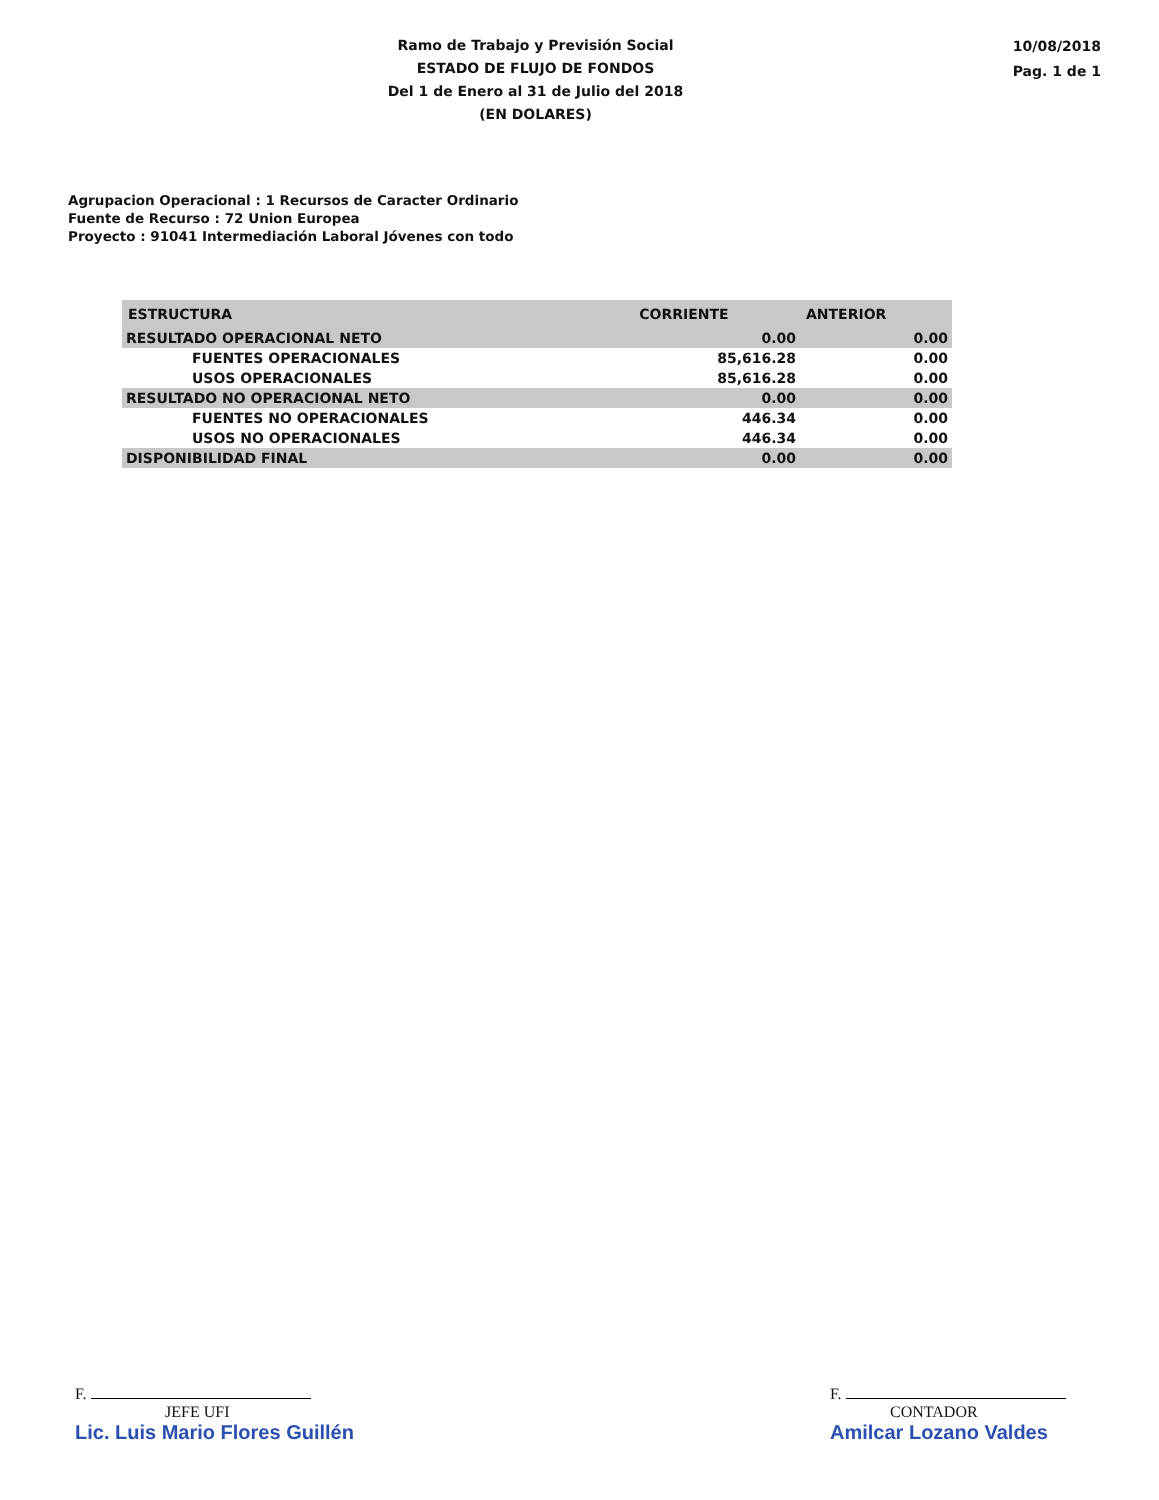Ramo de Trabajo y Previsión Social
ESTADO DE FLUJO DE FONDOS
Del 1 de Enero al 31 de Julio del 2018
(EN DOLARES)
10/08/2018
Pag. 1 de 1
Agrupacion Operacional : 1 Recursos de Caracter Ordinario
Fuente de Recurso : 72 Union Europea
Proyecto : 91041 Intermediación Laboral Jóvenes con todo
| ESTRUCTURA | CORRIENTE | ANTERIOR |
| --- | --- | --- |
| RESULTADO OPERACIONAL NETO | 0.00 | 0.00 |
| FUENTES OPERACIONALES | 85,616.28 | 0.00 |
| USOS OPERACIONALES | 85,616.28 | 0.00 |
| RESULTADO NO OPERACIONAL NETO | 0.00 | 0.00 |
| FUENTES NO OPERACIONALES | 446.34 | 0.00 |
| USOS NO OPERACIONALES | 446.34 | 0.00 |
| DISPONIBILIDAD FINAL | 0.00 | 0.00 |
F.
JEFE UFI
Lic. Luis Mario Flores Guillén
F.
CONTADOR
Amilcar Lozano Valdes